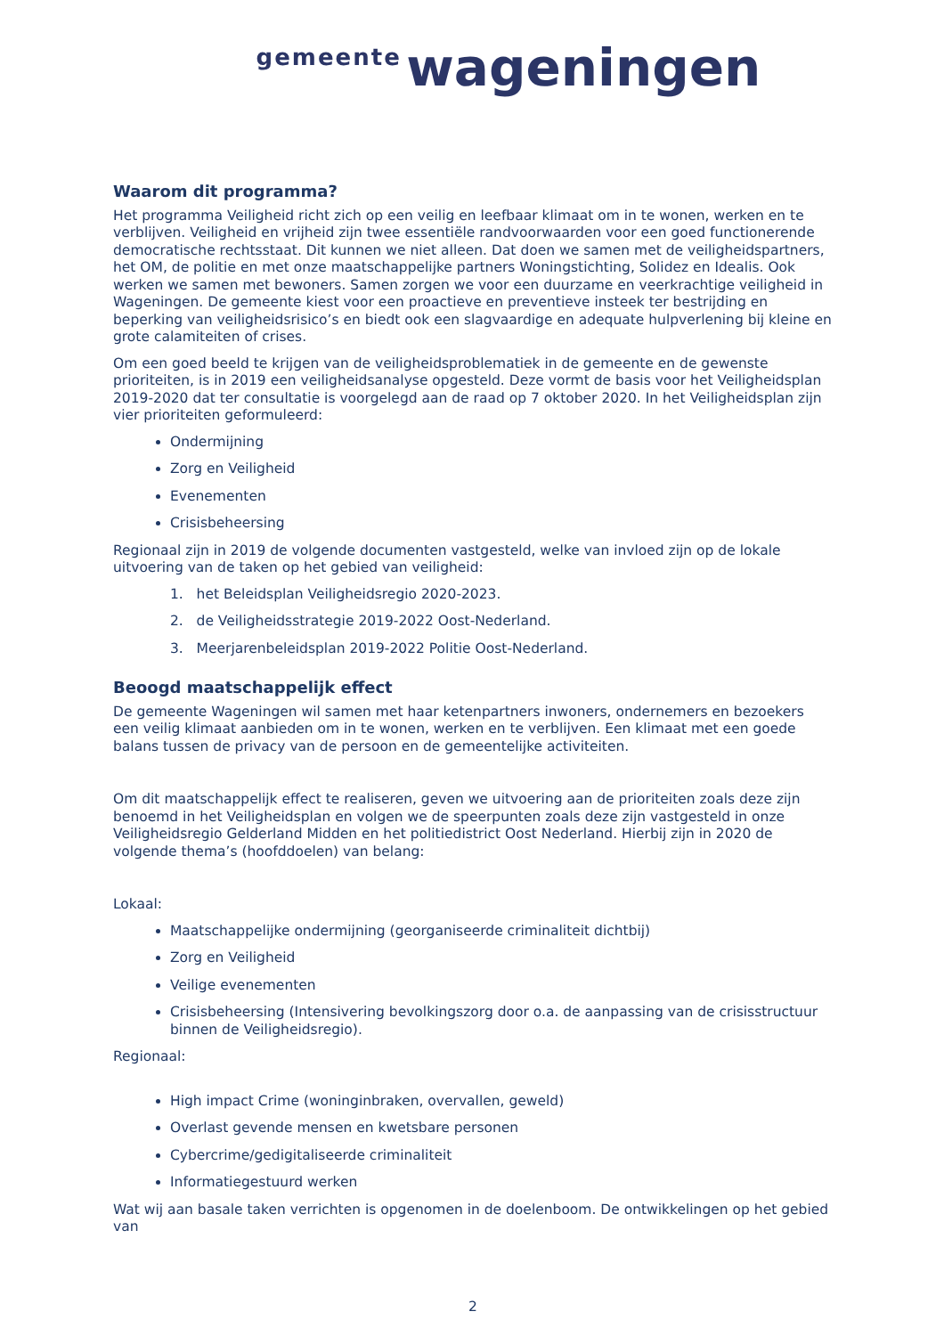gemeente wageningen
Waarom dit programma?
Het programma Veiligheid richt zich op een veilig en leefbaar klimaat om in te wonen, werken en te verblijven. Veiligheid en vrijheid zijn twee essentiële randvoorwaarden voor een goed functionerende democratische rechtsstaat. Dit kunnen we niet alleen. Dat doen we samen met de veiligheidspartners, het OM, de politie en met onze maatschappelijke partners Woningstichting, Solidez en Idealis. Ook werken we samen met bewoners. Samen zorgen we voor een duurzame en veerkrachtige veiligheid in Wageningen. De gemeente kiest voor een proactieve en preventieve insteek ter bestrijding en beperking van veiligheidsrisico’s en biedt ook een slagvaardige en adequate hulpverlening bij kleine en grote calamiteiten of crises.
Om een goed beeld te krijgen van de veiligheidsproblematiek in de gemeente en de gewenste prioriteiten, is in 2019 een veiligheidsanalyse opgesteld. Deze vormt de basis voor het Veiligheidsplan 2019-2020 dat ter consultatie is voorgelegd aan de raad op 7 oktober 2020. In het Veiligheidsplan zijn vier prioriteiten geformuleerd:
Ondermijning
Zorg en Veiligheid
Evenementen
Crisisbeheersing
Regionaal zijn in 2019 de volgende documenten vastgesteld, welke van invloed zijn op de lokale uitvoering van de taken op het gebied van veiligheid:
1. het Beleidsplan Veiligheidsregio 2020-2023.
2. de Veiligheidsstrategie 2019-2022 Oost-Nederland.
3. Meerjarenbeleidsplan 2019-2022 Politie Oost-Nederland.
Beoogd maatschappelijk effect
De gemeente Wageningen wil samen met haar ketenpartners inwoners, ondernemers en bezoekers een veilig klimaat aanbieden om in te wonen, werken en te verblijven. Een klimaat met een goede balans tussen de privacy van de persoon en de gemeentelijke activiteiten.
Om dit maatschappelijk effect te realiseren, geven we uitvoering aan de prioriteiten zoals deze zijn benoemd in het Veiligheidsplan en volgen we de speerpunten zoals deze zijn vastgesteld in onze Veiligheidsregio Gelderland Midden en het politiedistrict Oost Nederland. Hierbij zijn in 2020 de volgende thema’s (hoofddoelen) van belang:
Lokaal:
Maatschappelijke ondermijning (georganiseerde criminaliteit dichtbij)
Zorg en Veiligheid
Veilige evenementen
Crisisbeheersing (Intensivering bevolkingszorg door o.a. de aanpassing van de crisisstructuur binnen de Veiligheidsregio).
Regionaal:
High impact Crime (woninginbraken, overvallen, geweld)
Overlast gevende mensen en kwetsbare personen
Cybercrime/gedigitaliseerde criminaliteit
Informatiegestuurd werken
Wat wij aan basale taken verrichten is opgenomen in de doelenboom. De ontwikkelingen op het gebied van
2